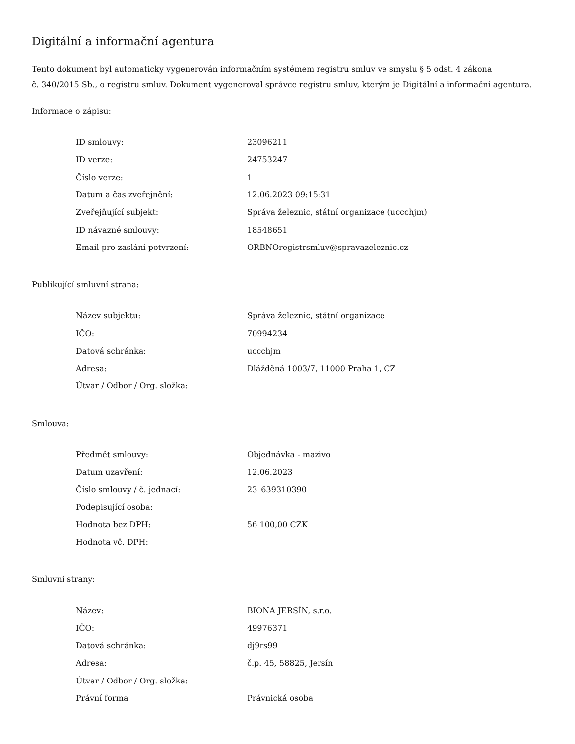Digitální a informační agentura
Tento dokument byl automaticky vygenerován informačním systémem registru smluv ve smyslu § 5 odst. 4 zákona
č. 340/2015 Sb., o registru smluv. Dokument vygeneroval správce registru smluv, kterým je Digitální a informační agentura.
Informace o zápisu:
| ID smlouvy: | 23096211 |
| ID verze: | 24753247 |
| Číslo verze: | 1 |
| Datum a čas zveřejnění: | 12.06.2023 09:15:31 |
| Zveřejňující subjekt: | Správa železnic, státní organizace (uccchjm) |
| ID návazné smlouvy: | 18548651 |
| Email pro zaslání potvrzení: | ORBNOregistrsmluv@spravazeleznic.cz |
Publikující smluvní strana:
| Název subjektu: | Správa železnic, státní organizace |
| IČO: | 70994234 |
| Datová schránka: | uccchjm |
| Adresa: | Dlážděná 1003/7, 11000 Praha 1, CZ |
| Útvar / Odbor / Org. složka: | |
Smlouva:
| Předmět smlouvy: | Objednávka - mazivo |
| Datum uzavření: | 12.06.2023 |
| Číslo smlouvy / č. jednací: | 23_639310390 |
| Podepisující osoba: | |
| Hodnota bez DPH: | 56 100,00 CZK |
| Hodnota vč. DPH: | |
Smluvní strany:
| Název: | BIONA JERSÍN, s.r.o. |
| IČO: | 49976371 |
| Datová schránka: | dj9rs99 |
| Adresa: | č.p. 45, 58825, Jersín |
| Útvar / Odbor / Org. složka: | |
| Právní forma | Právnická osoba |